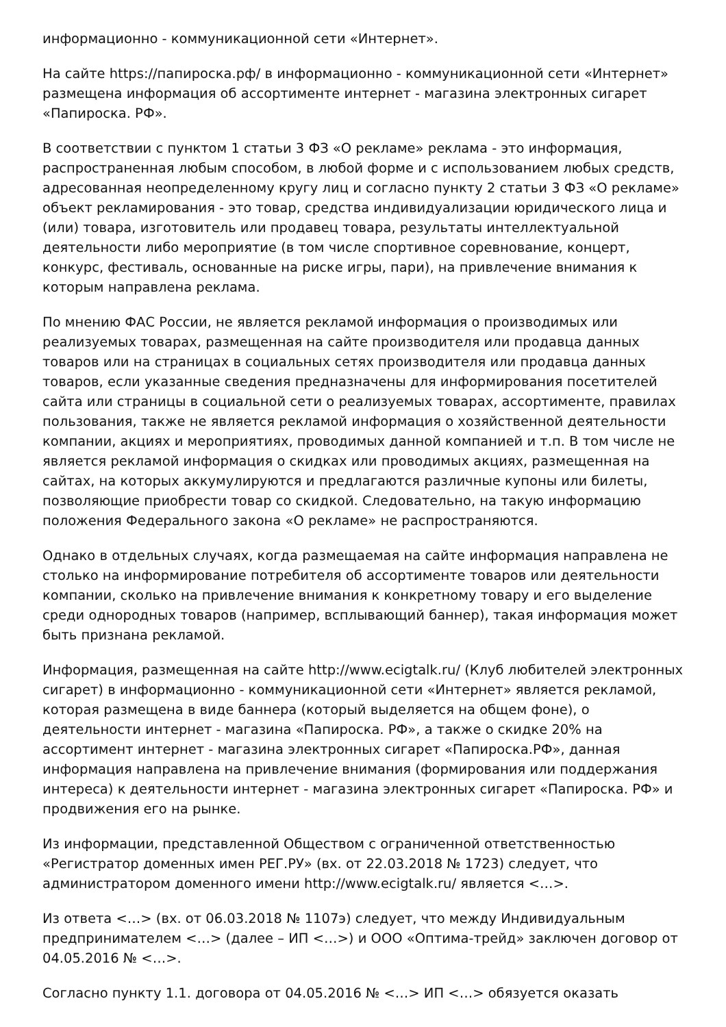информационно - коммуникационной сети «Интернет».
На сайте https://папироска.рф/ в информационно - коммуникационной сети «Интернет» размещена информация об ассортименте интернет - магазина электронных сигарет «Папироска. РФ».
В соответствии с пунктом 1 статьи 3 ФЗ «О рекламе» реклама - это информация, распространенная любым способом, в любой форме и с использованием любых средств, адресованная неопределенному кругу лиц и согласно пункту 2 статьи 3 ФЗ «О рекламе» объект рекламирования - это товар, средства индивидуализации юридического лица и (или) товара, изготовитель или продавец товара, результаты интеллектуальной деятельности либо мероприятие (в том числе спортивное соревнование, концерт, конкурс, фестиваль, основанные на риске игры, пари), на привлечение внимания к которым направлена реклама.
По мнению ФАС России, не является рекламой информация о производимых или реализуемых товарах, размещенная на сайте производителя или продавца данных товаров или на страницах в социальных сетях производителя или продавца данных товаров, если указанные сведения предназначены для информирования посетителей сайта или страницы в социальной сети о реализуемых товарах, ассортименте, правилах пользования, также не является рекламой информация о хозяйственной деятельности компании, акциях и мероприятиях, проводимых данной компанией и т.п. В том числе не является рекламой информация о скидках или проводимых акциях, размещенная на сайтах, на которых аккумулируются и предлагаются различные купоны или билеты, позволяющие приобрести товар со скидкой. Следовательно, на такую информацию положения Федерального закона «О рекламе» не распространяются.
Однако в отдельных случаях, когда размещаемая на сайте информация направлена не столько на информирование потребителя об ассортименте товаров или деятельности компании, сколько на привлечение внимания к конкретному товару и его выделение среди однородных товаров (например, всплывающий баннер), такая информация может быть признана рекламой.
Информация, размещенная на сайте http://www.ecigtalk.ru/ (Клуб любителей электронных сигарет) в информационно - коммуникационной сети «Интернет» является рекламой, которая размещена в виде баннера (который выделяется на общем фоне), о деятельности интернет - магазина «Папироска. РФ», а также о скидке 20% на ассортимент интернет - магазина электронных сигарет «Папироска.РФ», данная информация направлена на привлечение внимания (формирования или поддержания интереса) к деятельности интернет - магазина электронных сигарет «Папироска. РФ» и продвижения его на рынке.
Из информации, представленной Обществом с ограниченной ответственностью «Регистратор доменных имен РЕГ.РУ» (вх. от 22.03.2018 № 1723) следует, что администратором доменного имени http://www.ecigtalk.ru/ является <…>.
Из ответа <…> (вх. от 06.03.2018 № 1107э) следует, что между Индивидуальным предпринимателем <…> (далее – ИП <…>) и ООО «Оптима-трейд» заключен договор от 04.05.2016 № <…>.
Согласно пункту 1.1. договора от 04.05.2016 № <…> ИП <…> обязуется оказать